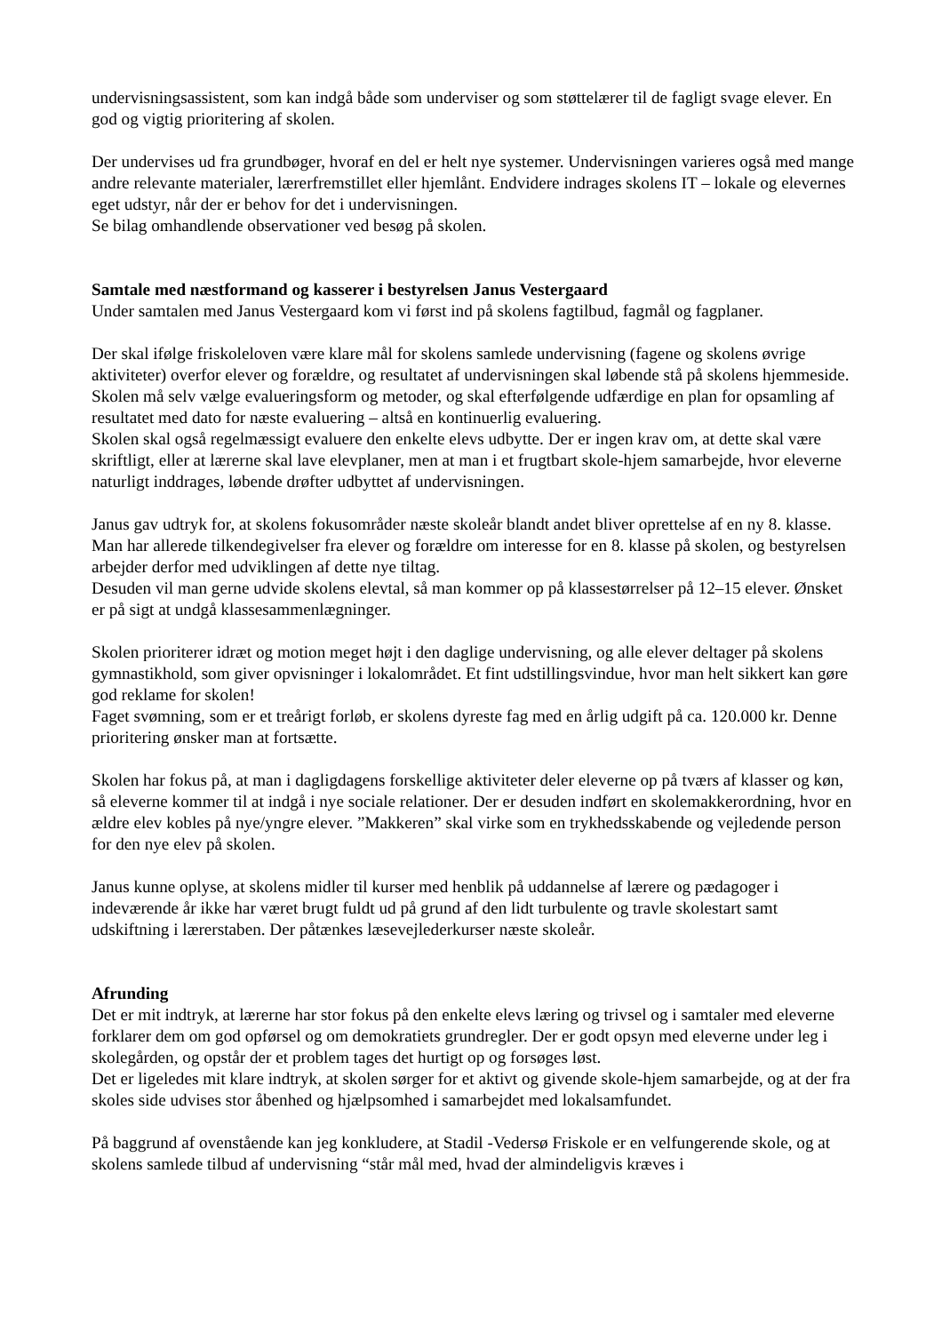undervisningsassistent, som kan indgå både som underviser og som støttelærer til de fagligt svage elever. En god og vigtig prioritering af skolen.
Der undervises ud fra grundbøger, hvoraf en del er helt nye systemer. Undervisningen varieres også med mange andre relevante materialer, lærerfremstillet eller hjemlånt. Endvidere indrages skolens IT – lokale og elevernes eget udstyr, når der er behov for det i undervisningen.
Se bilag omhandlende observationer ved besøg på skolen.
Samtale med næstformand og kasserer i bestyrelsen Janus Vestergaard
Under samtalen med Janus Vestergaard kom vi først ind på skolens fagtilbud, fagmål og fagplaner.
Der skal ifølge friskoleloven være klare mål for skolens samlede undervisning (fagene og skolens øvrige aktiviteter) overfor elever og forældre, og resultatet af undervisningen skal løbende stå på skolens hjemmeside. Skolen må selv vælge evalueringsform og metoder, og skal efterfølgende udfærdige en plan for opsamling af resultatet med dato for næste evaluering – altså en kontinuerlig evaluering.
Skolen skal også regelmæssigt evaluere den enkelte elevs udbytte. Der er ingen krav om, at dette skal være skriftligt, eller at lærerne skal lave elevplaner, men at man i et frugtbart skole-hjem samarbejde, hvor eleverne naturligt inddrages, løbende drøfter udbyttet af undervisningen.
Janus gav udtryk for, at skolens fokusområder næste skoleår blandt andet bliver oprettelse af en ny 8. klasse. Man har allerede tilkendegivelser fra elever og forældre om interesse for en 8. klasse på skolen, og bestyrelsen arbejder derfor med udviklingen af dette nye tiltag.
Desuden vil man gerne udvide skolens elevtal, så man kommer op på klassestørrelser på 12–15 elever. Ønsket er på sigt at undgå klassesammenlægninger.
Skolen prioriterer idræt og motion meget højt i den daglige undervisning, og alle elever deltager på skolens gymnastikhold, som giver opvisninger i lokalområdet. Et fint udstillingsvindue, hvor man helt sikkert kan gøre god reklame for skolen!
Faget svømning, som er et treårigt forløb, er skolens dyreste fag med en årlig udgift på ca. 120.000 kr. Denne prioritering ønsker man at fortsætte.
Skolen har fokus på, at man i dagligdagens forskellige aktiviteter deler eleverne op på tværs af klasser og køn, så eleverne kommer til at indgå i nye sociale relationer. Der er desuden indført en skolemakkerordning, hvor en ældre elev kobles på nye/yngre elever. ”Makkeren” skal virke som en trykhedsskabende og vejledende person for den nye elev på skolen.
Janus kunne oplyse, at skolens midler til kurser med henblik på uddannelse af lærere og pædagoger i indeværende år ikke har været brugt fuldt ud på grund af den lidt turbulente og travle skolestart samt udskiftning i lærerstaben. Der påtænkes læsevejlederkurser næste skoleår.
Afrunding
Det er mit indtryk, at lærerne har stor fokus på den enkelte elevs læring og trivsel og i samtaler med eleverne forklarer dem om god opførsel og om demokratiets grundregler. Der er godt opsyn med eleverne under leg i skolegården, og opstår der et problem tages det hurtigt op og forsøges løst.
Det er ligeledes mit klare indtryk, at skolen sørger for et aktivt og givende skole-hjem samarbejde, og at der fra skoles side udvises stor åbenhed og hjælpsomhed i samarbejdet med lokalsamfundet.
På baggrund af ovenstående kan jeg konkludere, at Stadil -Vedersø Friskole er en velfungerende skole, og at skolens samlede tilbud af undervisning “står mål med, hvad der almindeligvis kræves i